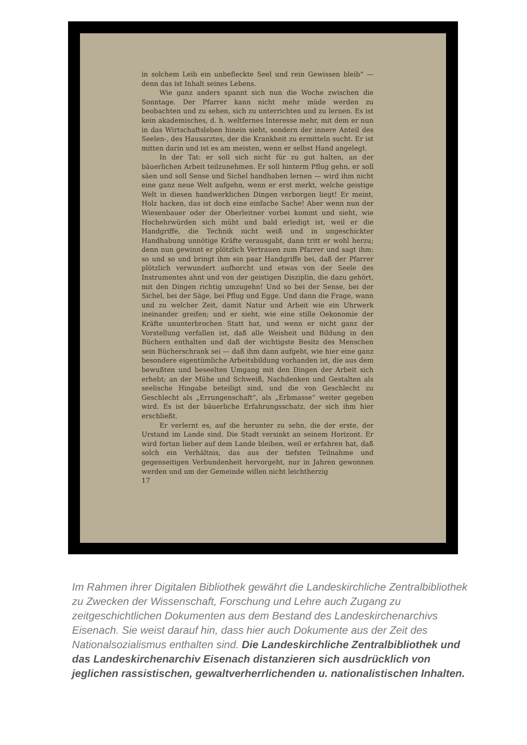in solchem Leib ein unbefleckte Seel und rein Gewissen bleib“ — denn das ist Inhalt seines Lebens.
Wie ganz anders spannt sich nun die Woche zwischen die Sonntage. Der Pfarrer kann nicht mehr müde werden zu beobachten und zu sehen, sich zu unterrichten und zu lernen. Es ist kein akademisches, d. h. weltfernes Interesse mehr, mit dem er nun in das Wirtschaftsleben hinein sieht, sondern der innere Anteil des Seelen-, des Hausarztes, der die Krankheit zu ermitteln sucht. Er ist mitten darin und ist es am meisten, wenn er selbst Hand angelegt.
In der Tat: er soll sich nicht für zu gut halten, an der bäuerlichen Arbeit teilzunehmen. Er soll hinterm Pflug gehn, er soll säen und soll Sense und Sichel handhaben lernen — wird ihm nicht eine ganz neue Welt aufgehn, wenn er erst merkt, welche geistige Welt in diesen handwerklichen Dingen verborgen liegt! Er meint, Holz hacken, das ist doch eine einfache Sache! Aber wenn nun der Wiesenbauer oder der Oberleitner vorbei kommt und sieht, wie Hochehrwürden sich müht und bald erledigt ist, weil er die Handgriffe, die Technik nicht weiß und in ungeschickter Handhabung unnötige Kräfte verausgabt, dann tritt er wohl herzu; denn nun gewinnt er plötzlich Vertrauen zum Pfarrer und sagt ihm: so und so und bringt ihm ein paar Handgriffe bei, daß der Pfarrer plötzlich verwundert aufhorcht und etwas von der Seele des Instrumentes ahnt und von der geistigen Disziplin, die dazu gehört, mit den Dingen richtig umzugehn! Und so bei der Sense, bei der Sichel, bei der Säge, bei Pflug und Egge. Und dann die Frage, wann und zu welcher Zeit, damit Natur und Arbeit wie ein Uhrwerk ineinander greifen; und er sieht, wie eine stille Oekonomie der Kräfte ununterbrochen Statt hat, und wenn er nicht ganz der Vorstellung verfallen ist, daß alle Weisheit und Bildung in den Büchern enthalten und daß der wichtigste Besitz des Menschen sein Bücherschrank sei — daß ihm dann aufgeht, wie hier eine ganz besondere eigentümliche Arbeitsbildung vorhanden ist, die aus dem bewußten und beseelten Umgang mit den Dingen der Arbeit sich erhebt; an der Mühe und Schweiß, Nachdenken und Gestalten als seelische Hingabe beteiligt sind, und die von Geschlecht zu Geschlecht als „Errungenschaft“, als „Erbmasse“ weiter gegeben wird. Es ist der bäuerliche Erfahrungsschatz, der sich ihm hier erschließt.
Er verlernt es, auf die herunter zu sehn, die der erste, der Urstand im Lande sind. Die Stadt versinkt an seinem Horizont. Er wird fortan lieber auf dem Lande bleiben, weil er erfahren hat, daß solch ein Verhältnis, das aus der tiefsten Teilnahme und gegenseitigen Verbundenheit hervorgeht, nur in Jahren gewonnen werden und um der Gemeinde willen nicht leichtherzig
17
Im Rahmen ihrer Digitalen Bibliothek gewährt die Landeskirchliche Zentralbibliothek zu Zwecken der Wissenschaft, Forschung und Lehre auch Zugang zu zeitgeschichtlichen Dokumenten aus dem Bestand des Landeskirchenarchivs Eisenach. Sie weist darauf hin, dass hier auch Dokumente aus der Zeit des Nationalsozialismus enthalten sind. Die Landeskirchliche Zentralbibliothek und das Landeskirchenarchiv Eisenach distanzieren sich ausdrücklich von jeglichen rassistischen, gewaltverherrlichenden u. nationalistischen Inhalten.